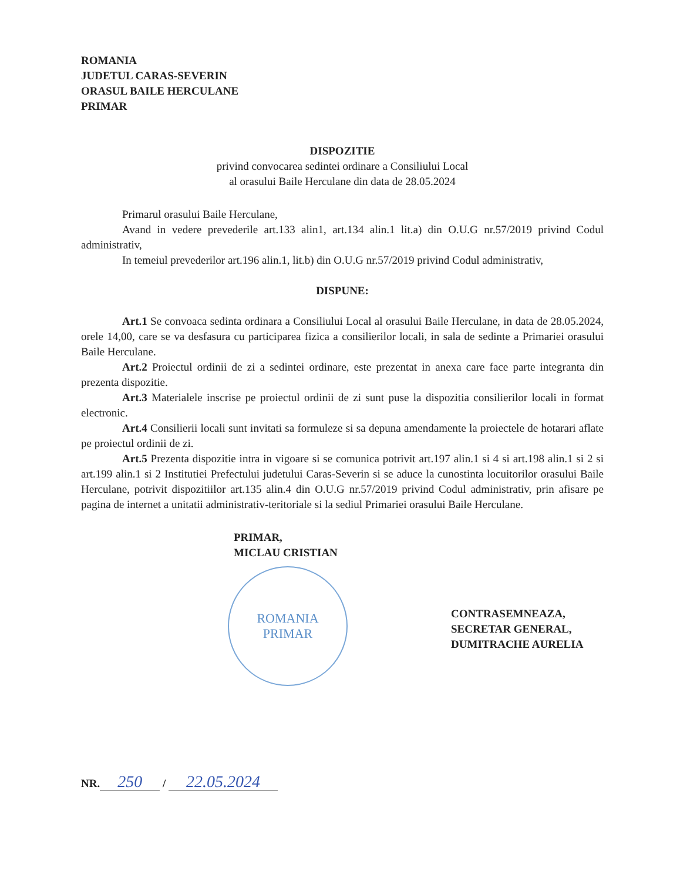ROMANIA
JUDETUL CARAS-SEVERIN
ORASUL BAILE HERCULANE
PRIMAR
DISPOZITIE
privind convocarea sedintei ordinare a Consiliului Local
al orasului Baile Herculane din data de 28.05.2024
Primarul orasului Baile Herculane,
Avand in vedere prevederile art.133 alin1, art.134 alin.1 lit.a) din O.U.G nr.57/2019 privind Codul administrativ,
In temeiul prevederilor art.196 alin.1, lit.b) din O.U.G nr.57/2019 privind Codul administrativ,
DISPUNE:
Art.1 Se convoaca sedinta ordinara a Consiliului Local al orasului Baile Herculane, in data de 28.05.2024, orele 14,00, care se va desfasura cu participarea fizica a consilierilor locali, in sala de sedinte a Primariei orasului Baile Herculane.
Art.2 Proiectul ordinii de zi a sedintei ordinare, este prezentat in anexa care face parte integranta din prezenta dispozitie.
Art.3 Materialele inscrise pe proiectul ordinii de zi sunt puse la dispozitia consilierilor locali in format electronic.
Art.4 Consilierii locali sunt invitati sa formuleze si sa depuna amendamente la proiectele de hotarari aflate pe proiectul ordinii de zi.
Art.5 Prezenta dispozitie intra in vigoare si se comunica potrivit art.197 alin.1 si 4 si art.198 alin.1 si 2 si art.199 alin.1 si 2 Institutiei Prefectului judetului Caras-Severin si se aduce la cunostinta locuitorilor orasului Baile Herculane, potrivit dispozitiilor art.135 alin.4 din O.U.G nr.57/2019 privind Codul administrativ, prin afisare pe pagina de internet a unitatii administrativ-teritoriale si la sediul Primariei orasului Baile Herculane.
PRIMAR,
MICLAU CRISTIAN
ROMANIA
PRIMAR
CONTRASEMNEAZA,
SECRETAR GENERAL,
DUMITRACHE AURELIA
NR. 250 / 22.05.2024